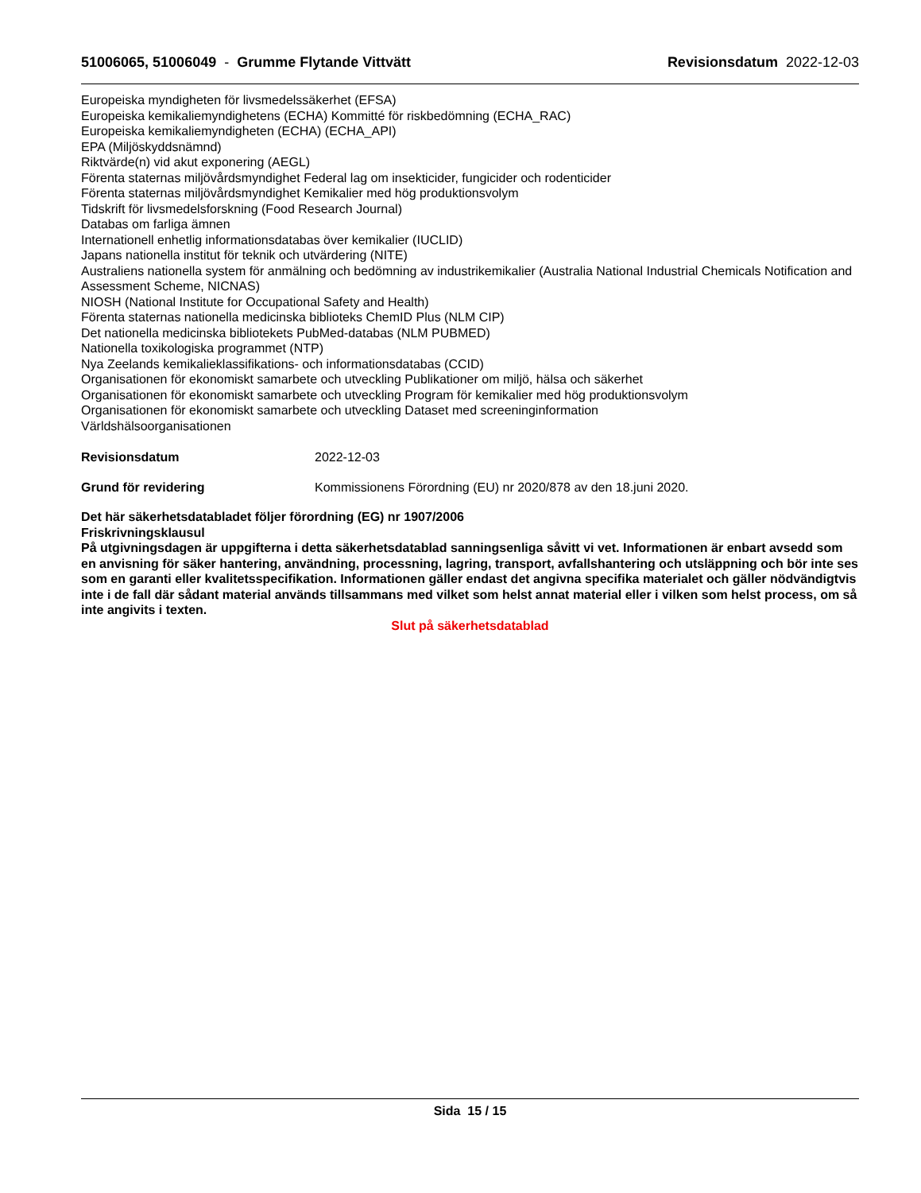51006065, 51006049 - Grumme Flytande Vittvätt
Revisionsdatum 2022-12-03
Europeiska myndigheten för livsmedelssäkerhet (EFSA)
Europeiska kemikaliemyndighetens (ECHA) Kommitté för riskbedömning (ECHA_RAC)
Europeiska kemikaliemyndigheten (ECHA) (ECHA_API)
EPA (Miljöskyddsnämnd)
Riktvärde(n) vid akut exponering (AEGL)
Förenta staternas miljövårdsmyndighet Federal lag om insekticider, fungicider och rodenticider
Förenta staternas miljövårdsmyndighet Kemikalier med hög produktionsvolym
Tidskrift för livsmedelsforskning (Food Research Journal)
Databas om farliga ämnen
Internationell enhetlig informationsdatabas över kemikalier (IUCLID)
Japans nationella institut för teknik och utvärdering (NITE)
Australiens nationella system för anmälning och bedömning av industrikemikalier (Australia National Industrial Chemicals Notification and Assessment Scheme, NICNAS)
NIOSH (National Institute for Occupational Safety and Health)
Förenta staternas nationella medicinska biblioteks ChemID Plus (NLM CIP)
Det nationella medicinska bibliotekets PubMed-databas (NLM PUBMED)
Nationella toxikologiska programmet (NTP)
Nya Zeelands kemikalieklassifikations- och informationsdatabas (CCID)
Organisationen för ekonomiskt samarbete och utveckling Publikationer om miljö, hälsa och säkerhet
Organisationen för ekonomiskt samarbete och utveckling Program för kemikalier med hög produktionsvolym
Organisationen för ekonomiskt samarbete och utveckling Dataset med screeninginformation
Världshälsoorganisationen
Revisionsdatum 2022-12-03
Grund för revidering Kommissionens Förordning (EU) nr 2020/878 av den 18.juni 2020.
Det här säkerhetsdatabladet följer förordning (EG) nr 1907/2006
Friskrivningsklausul
På utgivningsdagen är uppgifterna i detta säkerhetsdatablad sanningsenliga såvitt vi vet. Informationen är enbart avsedd som en anvisning för säker hantering, användning, processning, lagring, transport, avfallshantering och utsläppning och bör inte ses som en garanti eller kvalitetsspecifikation. Informationen gäller endast det angivna specifika materialet och gäller nödvändigtvis inte i de fall där sådant material används tillsammans med vilket som helst annat material eller i vilken som helst process, om så inte angivits i texten.
Slut på säkerhetsdatablad
Sida 15 / 15